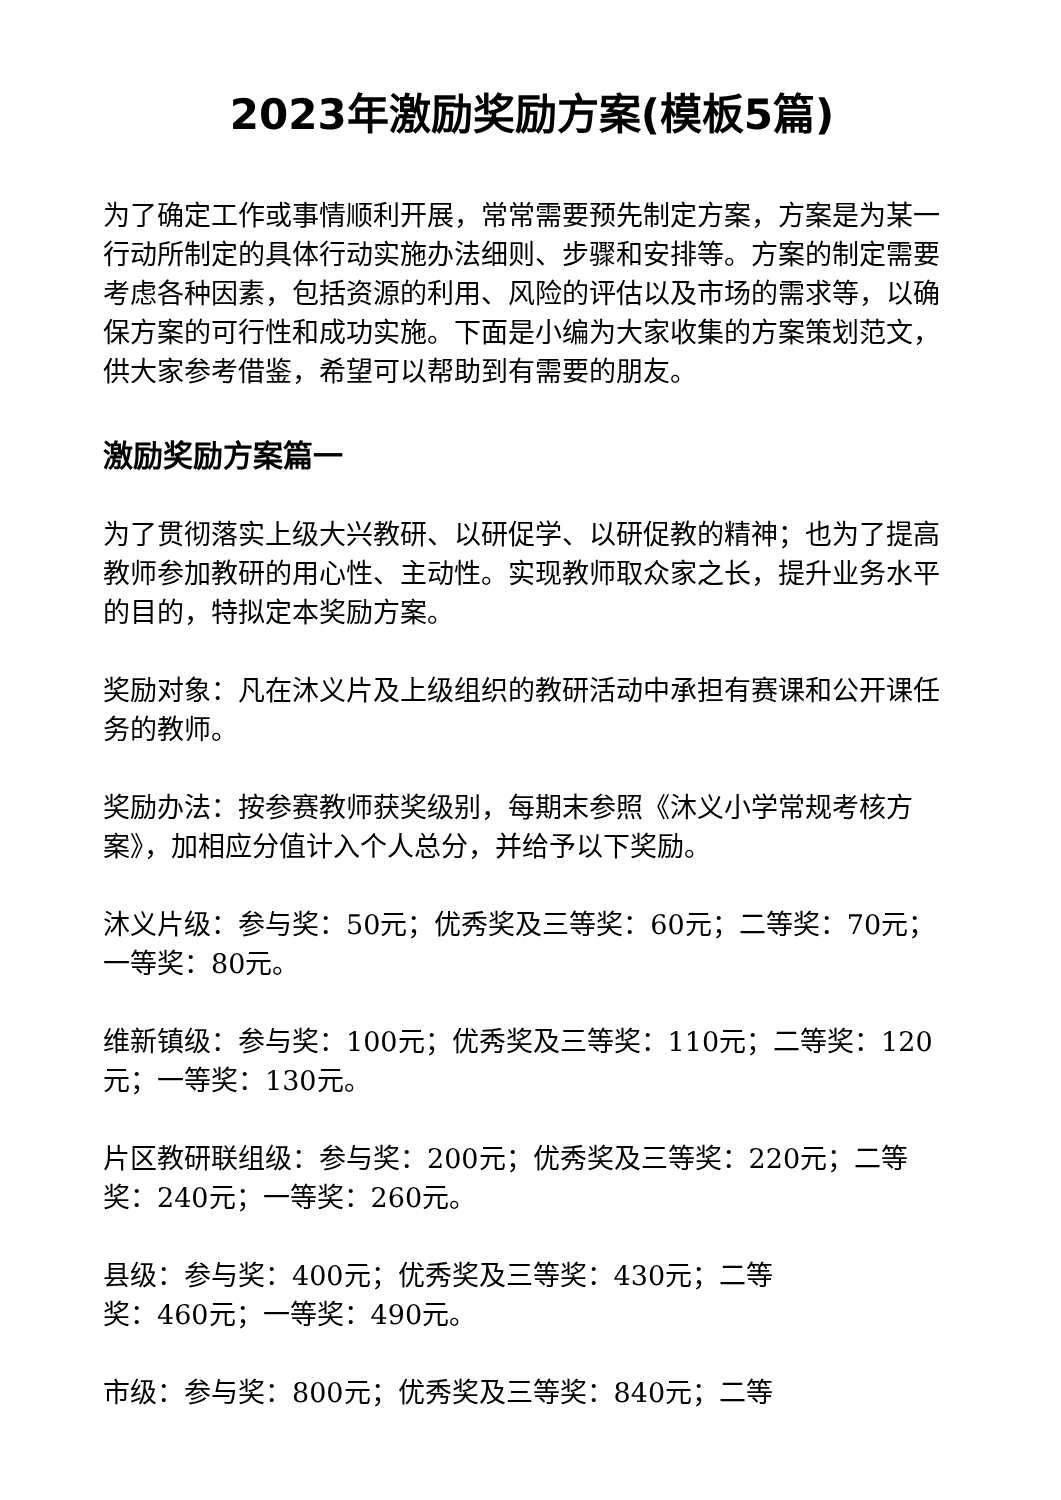2023年激励奖励方案(模板5篇)
为了确定工作或事情顺利开展，常常需要预先制定方案，方案是为某一行动所制定的具体行动实施办法细则、步骤和安排等。方案的制定需要考虑各种因素，包括资源的利用、风险的评估以及市场的需求等，以确保方案的可行性和成功实施。下面是小编为大家收集的方案策划范文，供大家参考借鉴，希望可以帮助到有需要的朋友。
激励奖励方案篇一
为了贯彻落实上级大兴教研、以研促学、以研促教的精神；也为了提高教师参加教研的用心性、主动性。实现教师取众家之长，提升业务水平的目的，特拟定本奖励方案。
奖励对象：凡在沐义片及上级组织的教研活动中承担有赛课和公开课任务的教师。
奖励办法：按参赛教师获奖级别，每期末参照《沐义小学常规考核方案》，加相应分值计入个人总分，并给予以下奖励。
沐义片级：参与奖：50元；优秀奖及三等奖：60元；二等奖：70元；一等奖：80元。
维新镇级：参与奖：100元；优秀奖及三等奖：110元；二等奖：120元；一等奖：130元。
片区教研联组级：参与奖：200元；优秀奖及三等奖：220元；二等奖：240元；一等奖：260元。
县级：参与奖：400元；优秀奖及三等奖：430元；二等
奖：460元；一等奖：490元。
市级：参与奖：800元；优秀奖及三等奖：840元；二等